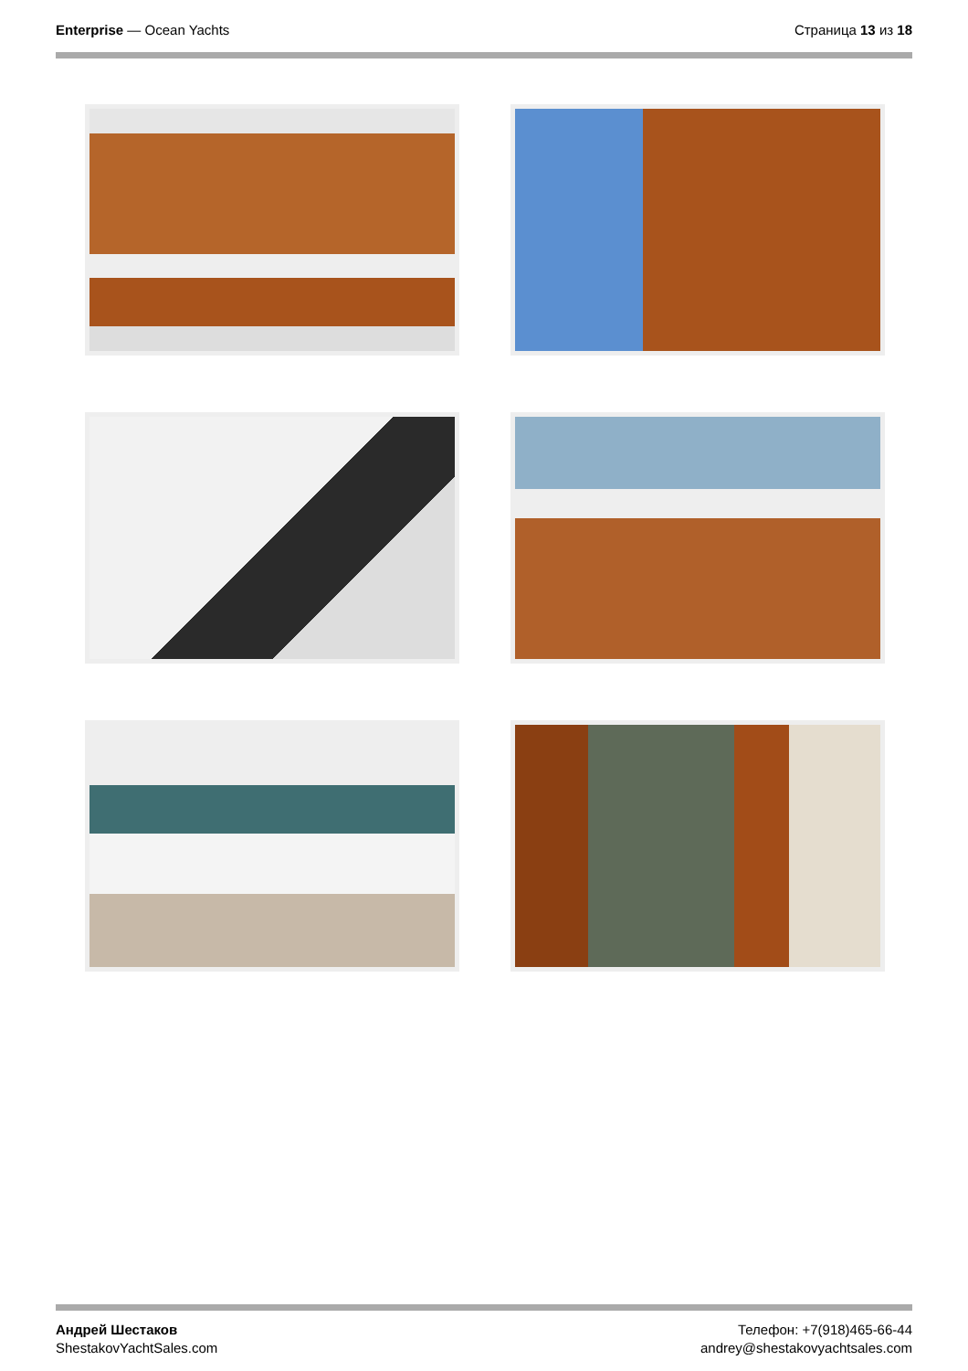Enterprise — Ocean Yachts Страница 13 из 18
Андрей Шестаков
ShestakovYachtSales.com
Телефон: +7(918)465-66-44
andrey@shestakovyachtsales.com